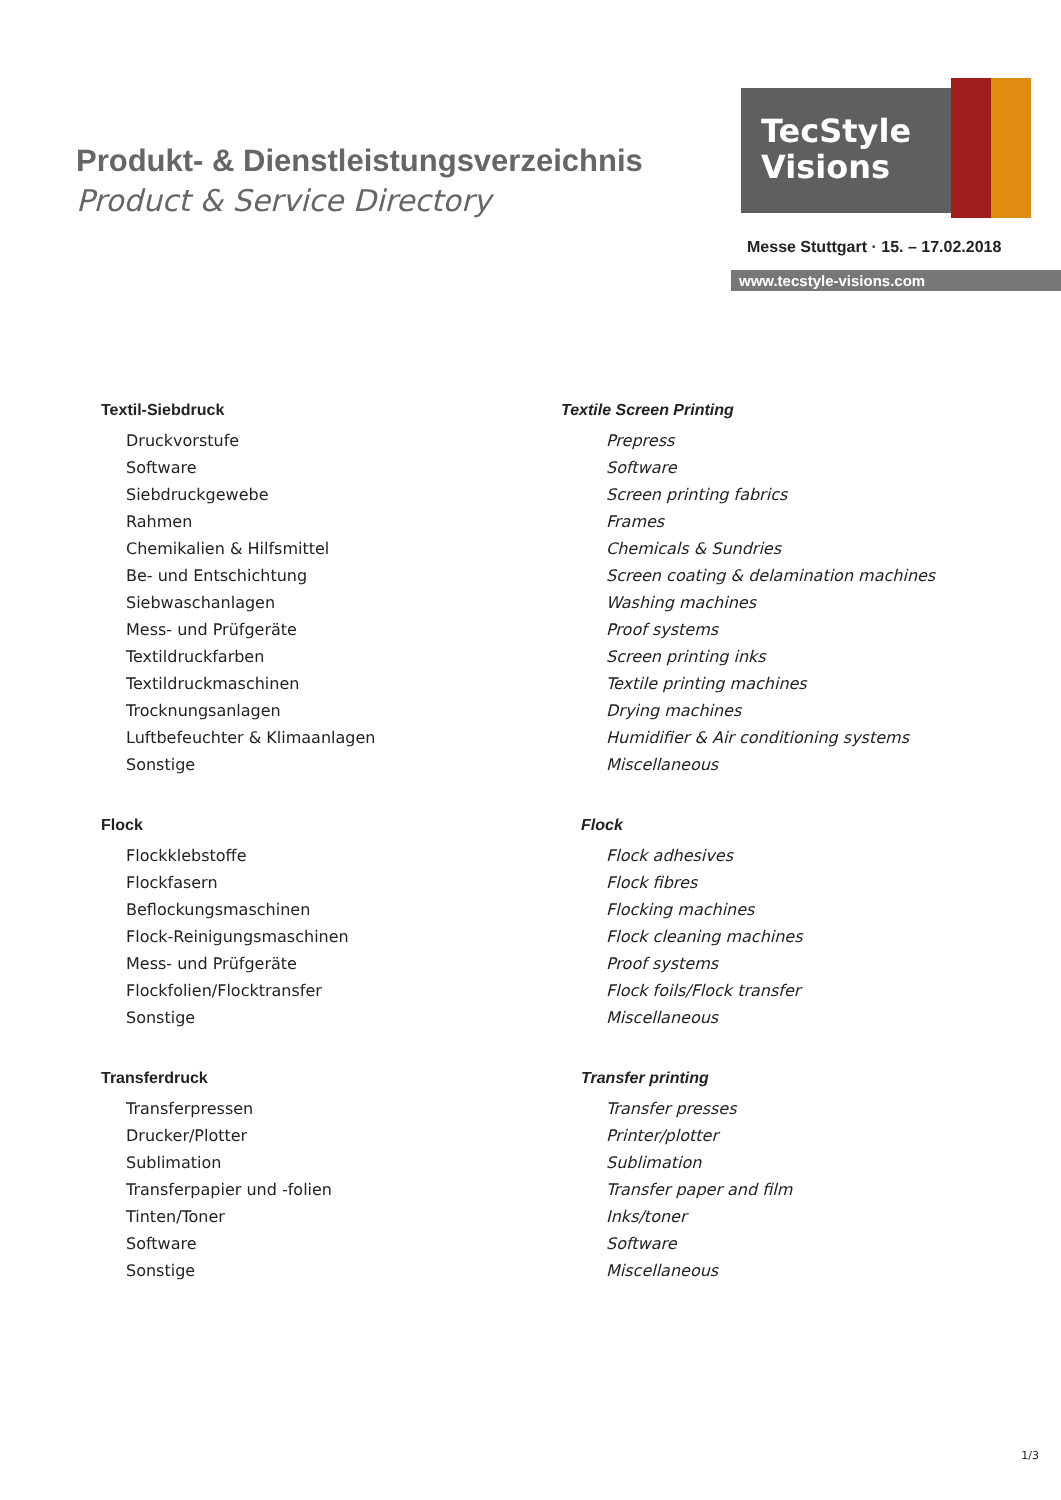Produkt- & Dienstleistungsverzeichnis
Product & Service Directory
TecStyle
Visions
Messe Stuttgart · 15. – 17.02.2018
www.tecstyle-visions.com
Textil-Siebdruck
Druckvorstufe
Software
Siebdruckgewebe
Rahmen
Chemikalien & Hilfsmittel
Be- und Entschichtung
Siebwaschanlagen
Mess- und Prüfgeräte
Textildruckfarben
Textildruckmaschinen
Trocknungsanlagen
Luftbefeuchter & Klimaanlagen
Sonstige
Flock
Flockklebstoffe
Flockfasern
Beflockungsmaschinen
Flock-Reinigungsmaschinen
Mess- und Prüfgeräte
Flockfolien/Flocktransfer
Sonstige
Transferdruck
Transferpressen
Drucker/Plotter
Sublimation
Transferpapier und -folien
Tinten/Toner
Software
Sonstige
Textile Screen Printing
Prepress
Software
Screen printing fabrics
Frames
Chemicals & Sundries
Screen coating & delamination machines
Washing machines
Proof systems
Screen printing inks
Textile printing machines
Drying machines
Humidifier & Air conditioning systems
Miscellaneous
Flock
Flock adhesives
Flock fibres
Flocking machines
Flock cleaning machines
Proof systems
Flock foils/Flock transfer
Miscellaneous
Transfer printing
Transfer presses
Printer/plotter
Sublimation
Transfer paper and film
Inks/toner
Software
Miscellaneous
1/3